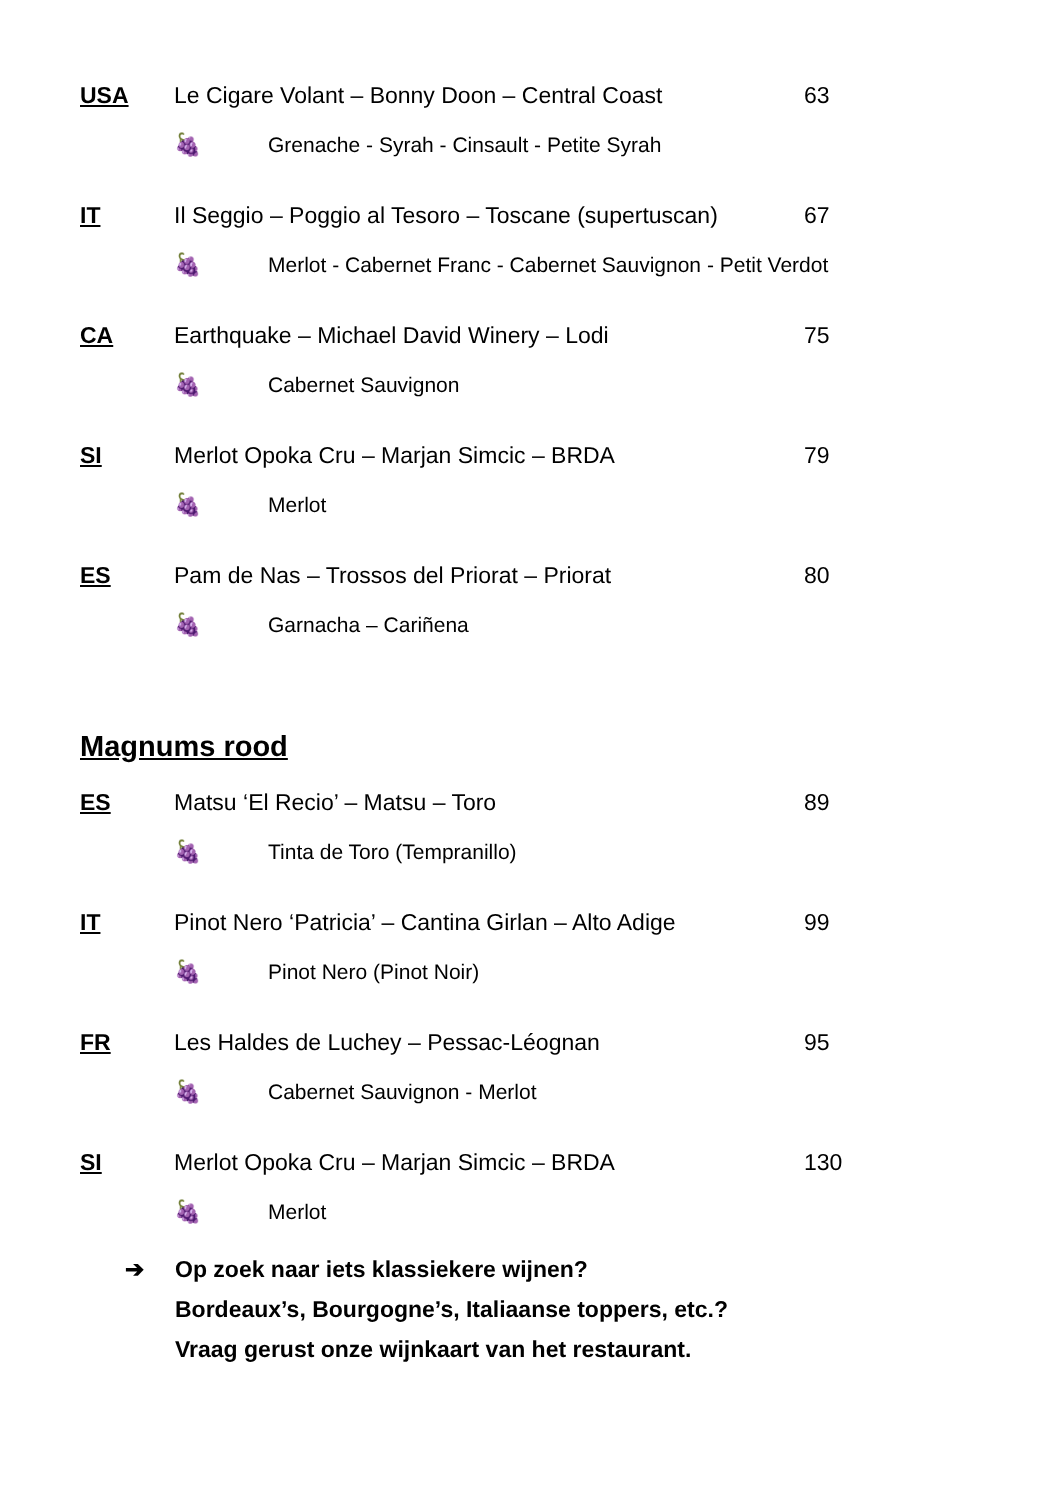USA Le Cigare Volant – Bonny Doon – Central Coast 63
🍇
Grenache - Syrah - Cinsault - Petite Syrah
IT
Il Seggio – Poggio al Tesoro – Toscane (supertuscan)
67
🍇
Merlot - Cabernet Franc - Cabernet Sauvignon - Petit Verdot
CA Earthquake – Michael David Winery – Lodi 75
🍇 Cabernet Sauvignon
SI Merlot Opoka Cru – Marjan Simcic – BRDA 79
🍇 Merlot
ES Pam de Nas – Trossos del Priorat – Priorat 80
🍇 Garnacha – Cariñena
Magnums rood
ES Matsu ‘El Recio’ – Matsu – Toro 89
🍇 Tinta de Toro (Tempranillo)
IT
Pinot Nero ‘Patricia’ – Cantina Girlan – Alto Adige
99
🍇 Pinot Nero (Pinot Noir)
FR Les Haldes de Luchey – Pessac-Léognan 95
🍇 Cabernet Sauvignon - Merlot
SI Merlot Opoka Cru – Marjan Simcic – BRDA 130
🍇 Merlot
➔ Op zoek naar iets klassiekere wijnen?
Bordeaux’s, Bourgogne’s, Italiaanse toppers, etc.?
Vraag gerust onze wijnkaart van het restaurant.